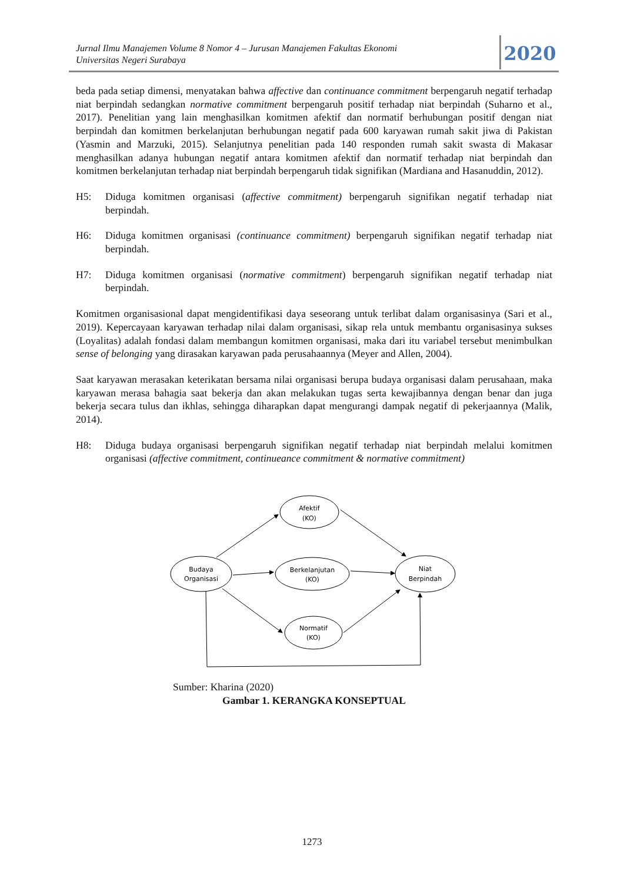Jurnal Ilmu Manajemen Volume 8 Nomor 4 – Jurusan Manajemen Fakultas Ekonomi
Universitas Negeri Surabaya
2020
beda pada setiap dimensi, menyatakan bahwa affective dan continuance commitment berpengaruh negatif terhadap niat berpindah sedangkan normative commitment berpengaruh positif terhadap niat berpindah (Suharno et al., 2017). Penelitian yang lain menghasilkan komitmen afektif dan normatif berhubungan positif dengan niat berpindah dan komitmen berkelanjutan berhubungan negatif pada 600 karyawan rumah sakit jiwa di Pakistan (Yasmin and Marzuki, 2015). Selanjutnya penelitian pada 140 responden rumah sakit swasta di Makasar menghasilkan adanya hubungan negatif antara komitmen afektif dan normatif terhadap niat berpindah dan komitmen berkelanjutan terhadap niat berpindah berpengaruh tidak signifikan (Mardiana and Hasanuddin, 2012).
H5: Diduga komitmen organisasi (affective commitment) berpengaruh signifikan negatif terhadap niat berpindah.
H6: Diduga komitmen organisasi (continuance commitment) berpengaruh signifikan negatif terhadap niat berpindah.
H7: Diduga komitmen organisasi (normative commitment) berpengaruh signifikan negatif terhadap niat berpindah.
Komitmen organisasional dapat mengidentifikasi daya seseorang untuk terlibat dalam organisasinya (Sari et al., 2019). Kepercayaan karyawan terhadap nilai dalam organisasi, sikap rela untuk membantu organisasinya sukses (Loyalitas) adalah fondasi dalam membangun komitmen organisasi, maka dari itu variabel tersebut menimbulkan sense of belonging yang dirasakan karyawan pada perusahaannya (Meyer and Allen, 2004).
Saat karyawan merasakan keterikatan bersama nilai organisasi berupa budaya organisasi dalam perusahaan, maka karyawan merasa bahagia saat bekerja dan akan melakukan tugas serta kewajibannya dengan benar dan juga bekerja secara tulus dan ikhlas, sehingga diharapkan dapat mengurangi dampak negatif di pekerjaannya (Malik, 2014).
H8: Diduga budaya organisasi berpengaruh signifikan negatif terhadap niat berpindah melalui komitmen organisasi (affective commitment, continueance commitment & normative commitment)
Afektif
(KO)
Budaya
Organisasi
Berkelanjutan
(KO)
Niat
Berpindah
Normatif
(KO)
Sumber: Kharina (2020)
Gambar 1. KERANGKA KONSEPTUAL
1273